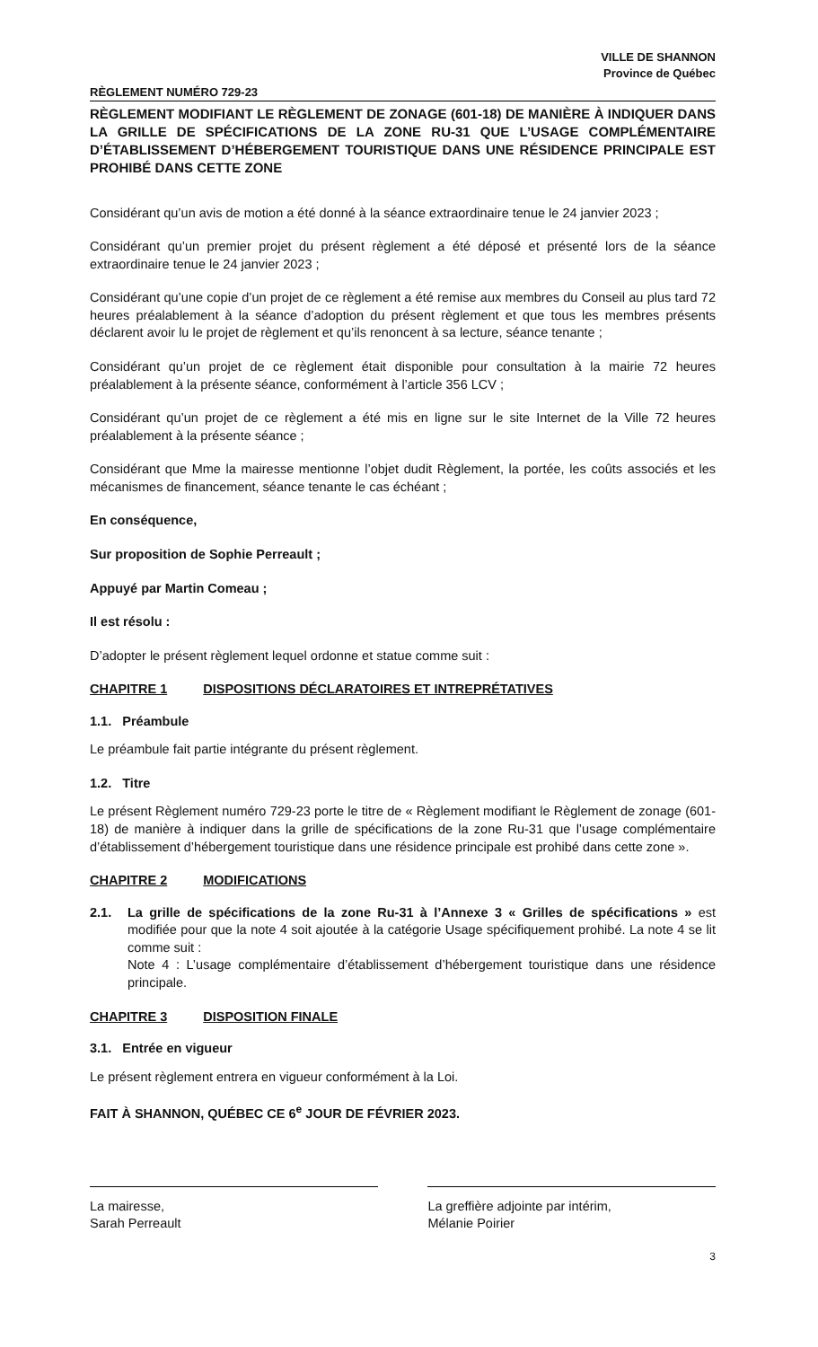VILLE DE SHANNON
Province de Québec
RÈGLEMENT NUMÉRO 729-23
RÈGLEMENT MODIFIANT LE RÈGLEMENT DE ZONAGE (601-18) DE MANIÈRE À INDIQUER DANS LA GRILLE DE SPÉCIFICATIONS DE LA ZONE RU-31 QUE L’USAGE COMPLÉMENTAIRE D’ÉTABLISSEMENT D’HÉBERGEMENT TOURISTIQUE DANS UNE RÉSIDENCE PRINCIPALE EST PROHIBÉ DANS CETTE ZONE
Considérant qu’un avis de motion a été donné à la séance extraordinaire tenue le 24 janvier 2023 ;
Considérant qu’un premier projet du présent règlement a été déposé et présenté lors de la séance extraordinaire tenue le 24 janvier 2023 ;
Considérant qu’une copie d’un projet de ce règlement a été remise aux membres du Conseil au plus tard 72 heures préalablement à la séance d’adoption du présent règlement et que tous les membres présents déclarent avoir lu le projet de règlement et qu’ils renoncent à sa lecture, séance tenante ;
Considérant qu’un projet de ce règlement était disponible pour consultation à la mairie 72 heures préalablement à la présente séance, conformément à l’article 356 LCV ;
Considérant qu’un projet de ce règlement a été mis en ligne sur le site Internet de la Ville 72 heures préalablement à la présente séance ;
Considérant que Mme la mairesse mentionne l’objet dudit Règlement, la portée, les coûts associés et les mécanismes de financement, séance tenante le cas échéant ;
En conséquence,
Sur proposition de Sophie Perreault ;
Appuyé par Martin Comeau ;
Il est résolu :
D’adopter le présent règlement lequel ordonne et statue comme suit :
CHAPITRE 1 DISPOSITIONS DÉCLARATOIRES ET INTREPRÉTATIVES
1.1. Préambule
Le préambule fait partie intégrante du présent règlement.
1.2. Titre
Le présent Règlement numéro 729-23 porte le titre de « Règlement modifiant le Règlement de zonage (601-18) de manière à indiquer dans la grille de spécifications de la zone Ru-31 que l’usage complémentaire d’établissement d’hébergement touristique dans une résidence principale est prohibé dans cette zone ».
CHAPITRE 2 MODIFICATIONS
2.1. La grille de spécifications de la zone Ru-31 à l’Annexe 3 « Grilles de spécifications » est modifiée pour que la note 4 soit ajoutée à la catégorie Usage spécifiquement prohibé. La note 4 se lit comme suit :
Note 4 : L’usage complémentaire d’établissement d’hébergement touristique dans une résidence principale.
CHAPITRE 3 DISPOSITION FINALE
3.1. Entrée en vigueur
Le présent règlement entrera en vigueur conformément à la Loi.
FAIT À SHANNON, QUÉBEC CE 6<sup>e</sup> JOUR DE FÉVRIER 2023.
La mairesse,
Sarah Perreault
La greffière adjointe par intérim,
Mélanie Poirier
3